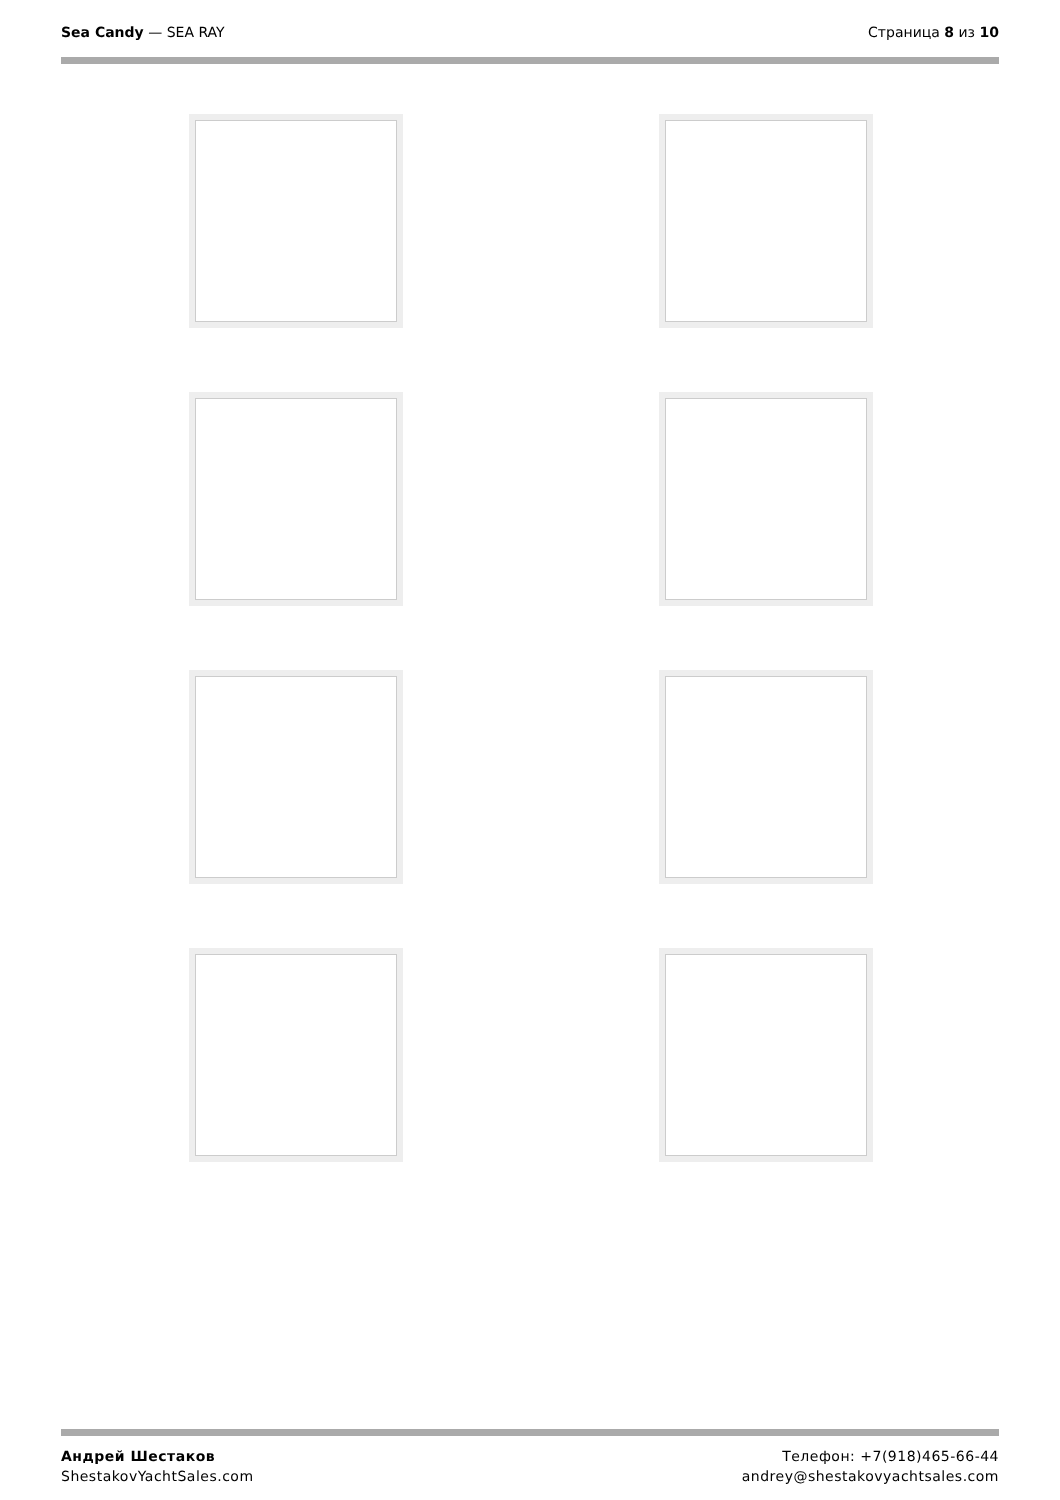Sea Candy — SEA RAY Страница 8 из 10
Андрей Шестаков
ShestakovYachtSales.com
Телефон: +7(918)465-66-44
andrey@shestakovyachtsales.com